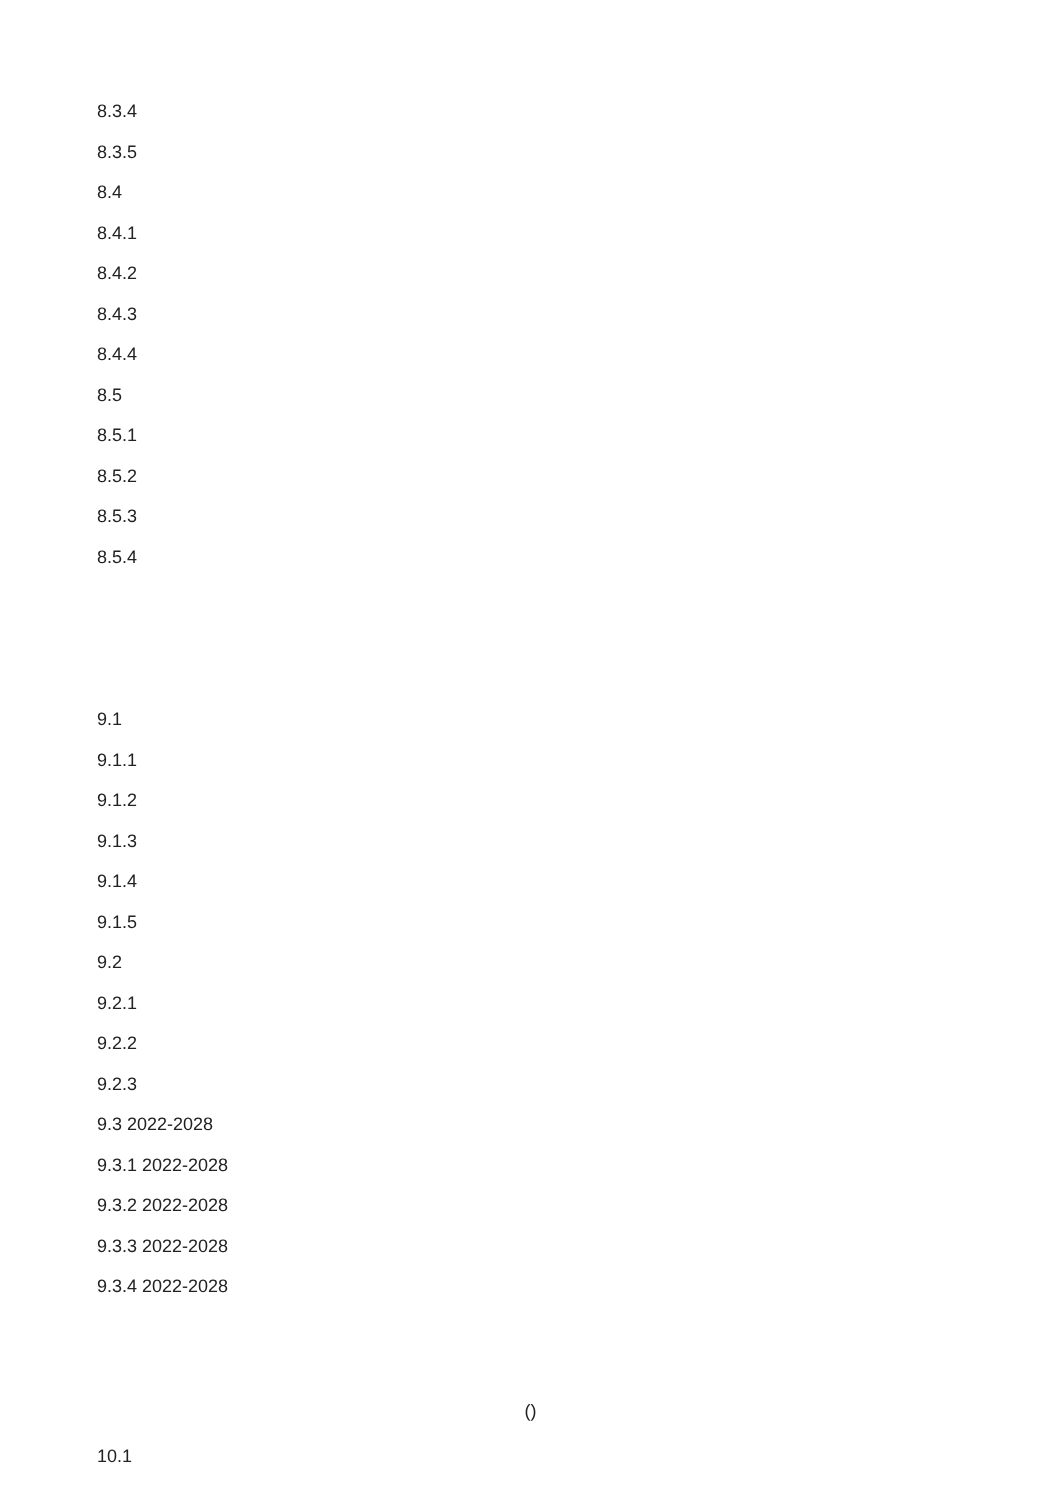8.3.4
8.3.5
8.4
8.4.1
8.4.2
8.4.3
8.4.4
8.5
8.5.1
8.5.2
8.5.3
8.5.4
9.1
9.1.1
9.1.2
9.1.3
9.1.4
9.1.5
9.2
9.2.1
9.2.2
9.2.3
9.3 2022-2028
9.3.1 2022-2028
9.3.2 2022-2028
9.3.3 2022-2028
9.3.4 2022-2028
()
10.1